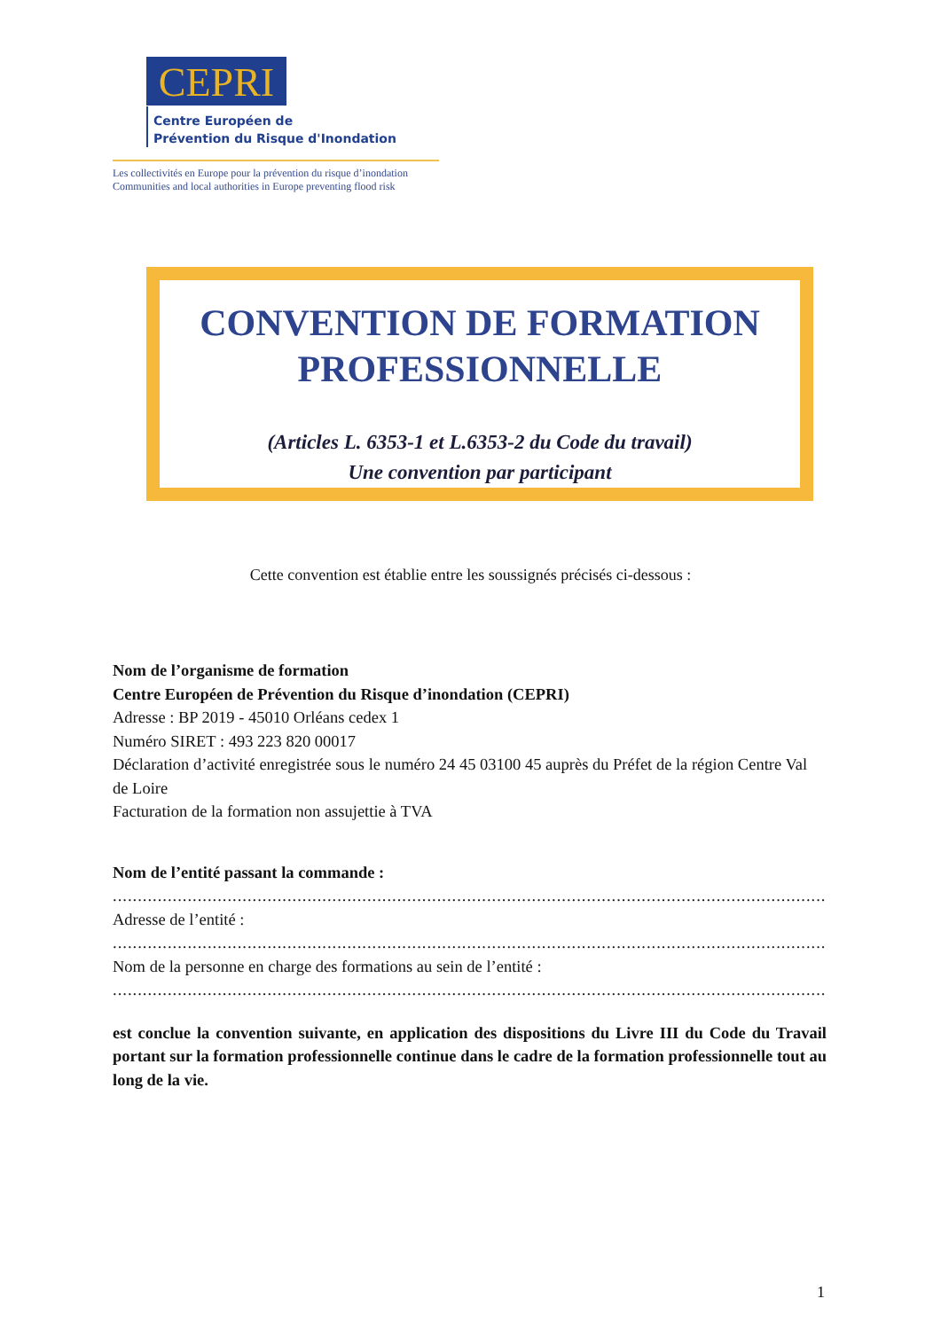CEPRI
Centre Européen de
Prévention du Risque d'Inondation
Les collectivités en Europe pour la prévention du risque d’inondation
Communities and local authorities in Europe preventing flood risk
CONVENTION DE FORMATION PROFESSIONNELLE
(Articles L. 6353-1 et L.6353-2 du Code du travail)
Une convention par participant
Cette convention est établie entre les soussignés précisés ci-dessous :
Nom de l’organisme de formation
Centre Européen de Prévention du Risque d’inondation (CEPRI)
Adresse : BP 2019 - 45010 Orléans cedex 1
Numéro SIRET : 493 223 820 00017
Déclaration d’activité enregistrée sous le numéro 24 45 03100 45 auprès du Préfet de la région Centre Val de Loire
Facturation de la formation non assujettie à TVA
Nom de l’entité passant la commande :
......................................................................................................................................................................................
Adresse de l’entité :
......................................................................................................................................................................................
Nom de la personne en charge des formations au sein de l’entité :
......................................................................................................................................................................................
est conclue la convention suivante, en application des dispositions du Livre III du Code du Travail portant sur la formation professionnelle continue dans le cadre de la formation professionnelle tout au long de la vie.
1